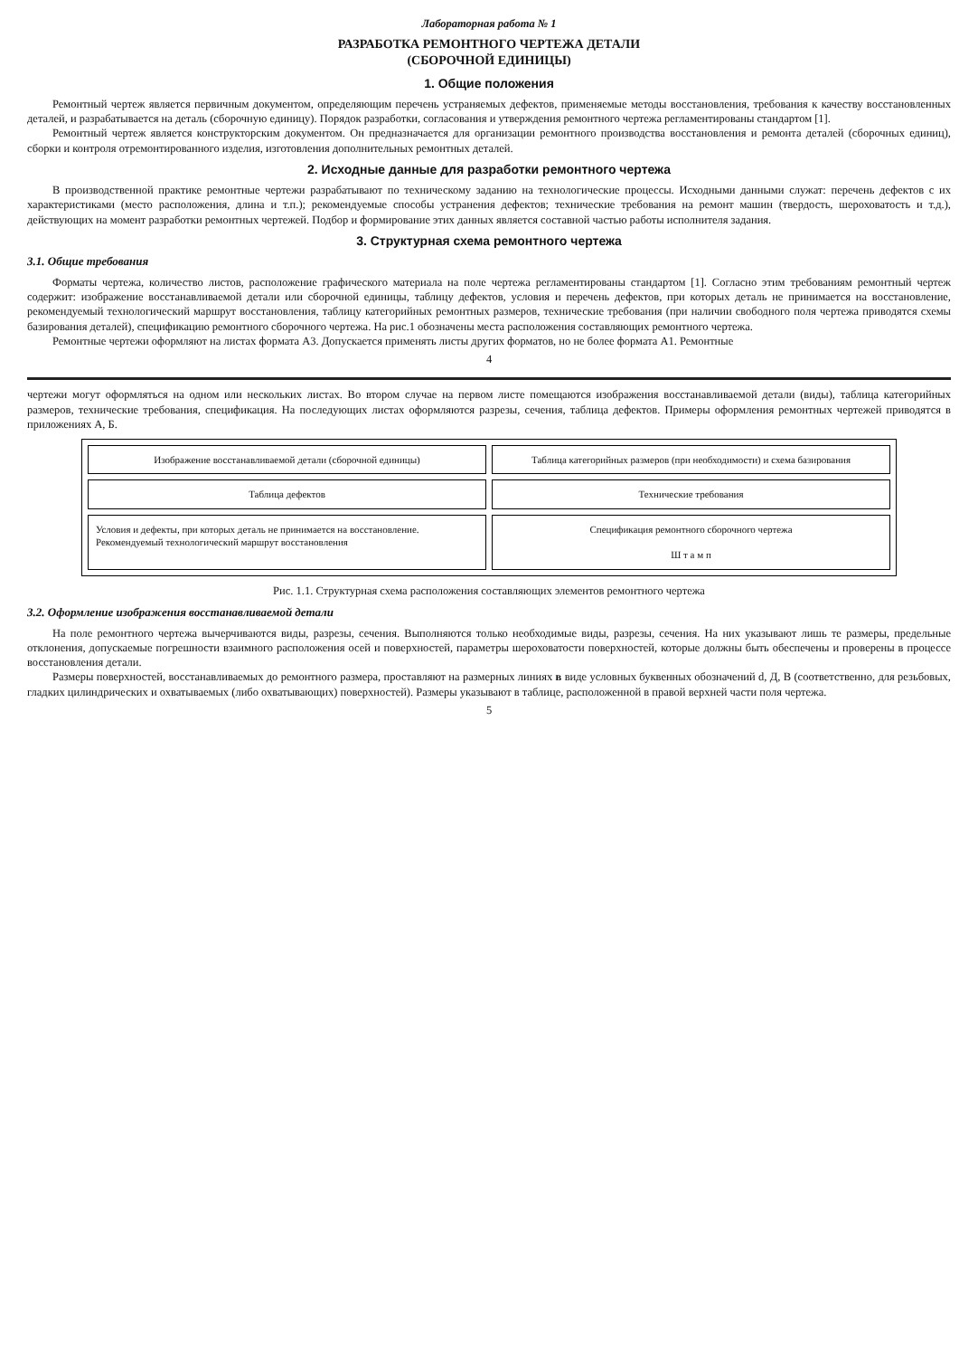Лабораторная работа № 1
РАЗРАБОТКА РЕМОНТНОГО ЧЕРТЕЖА ДЕТАЛИ
(СБОРОЧНОЙ ЕДИНИЦЫ)
1. Общие положения
Ремонтный чертеж является первичным документом, определяющим перечень устраняемых дефектов, применяемые методы восстановления, требования к качеству восстановленных деталей, и разрабатывается на деталь (сборочную единицу). Порядок разработки, согласования и утверждения ремонтного чертежа регламентированы стандартом [1].
Ремонтный чертеж является конструкторским документом. Он предназначается для организации ремонтного производства восстановления и ремонта деталей (сборочных единиц), сборки и контроля отремонтированного изделия, изготовления дополнительных ремонтных деталей.
2. Исходные данные для разработки ремонтного чертежа
В производственной практике ремонтные чертежи разрабатывают по техническому заданию на технологические процессы. Исходными данными служат: перечень дефектов с их характеристиками (место расположения, длина и т.п.); рекомендуемые способы устранения дефектов; технические требования на ремонт машин (твердость, шероховатость и т.д.), действующих на момент разработки ремонтных чертежей. Подбор и формирование этих данных является составной частью работы исполнителя задания.
3. Структурная схема ремонтного чертежа
3.1. Общие требования
Форматы чертежа, количество листов, расположение графического материала на поле чертежа регламентированы стандартом [1]. Согласно этим требованиям ремонтный чертеж содержит: изображение восстанавливаемой детали или сборочной единицы, таблицу дефектов, условия и перечень дефектов, при которых деталь не принимается на восстановление, рекомендуемый технологический маршрут восстановления, таблицу категорийных ремонтных размеров, технические требования (при наличии свободного поля чертежа приводятся схемы базирования деталей), спецификацию ремонтного сборочного чертежа. На рис.1 обозначены места расположения составляющих ремонтного чертежа.
Ремонтные чертежи оформляют на листах формата А3. Допускается применять листы других форматов, но не более формата А1. Ремонтные
4
чертежи могут оформляться на одном или нескольких листах. Во втором случае на первом листе помещаются изображения восстанавливаемой детали (виды), таблица категорийных размеров, технические требования, спецификация. На последующих листах оформляются разрезы, сечения, таблица дефектов. Примеры оформления ремонтных чертежей приводятся в приложениях А, Б.
Изображение восстанавливаемой детали (сборочной единицы)
Таблица категорийных размеров (при необходимости) и схема базирования
Таблица дефектов
Технические требования
Условия и дефекты, при которых деталь не принимается на восстановление.
Рекомендуемый технологический маршрут восстановления
Спецификация ремонтного сборочного чертежа
Ш т а м п
Рис. 1.1. Структурная схема расположения составляющих элементов ремонтного чертежа
3.2. Оформление изображения восстанавливаемой детали
На поле ремонтного чертежа вычерчиваются виды, разрезы, сечения. Выполняются только необходимые виды, разрезы, сечения. На них указывают лишь те размеры, предельные отклонения, допускаемые погрешности взаимного расположения осей и поверхностей, параметры шероховатости поверхностей, которые должны быть обеспечены и проверены в процессе восстановления детали.
Размеры поверхностей, восстанавливаемых до ремонтного размера, проставляют на размерных линиях в виде условных буквенных обозначений d, Д, В (соответственно, для резьбовых, гладких цилиндрических и охватываемых (либо охватывающих) поверхностей). Размеры указывают в таблице, расположенной в правой верхней части поля чертежа.
5